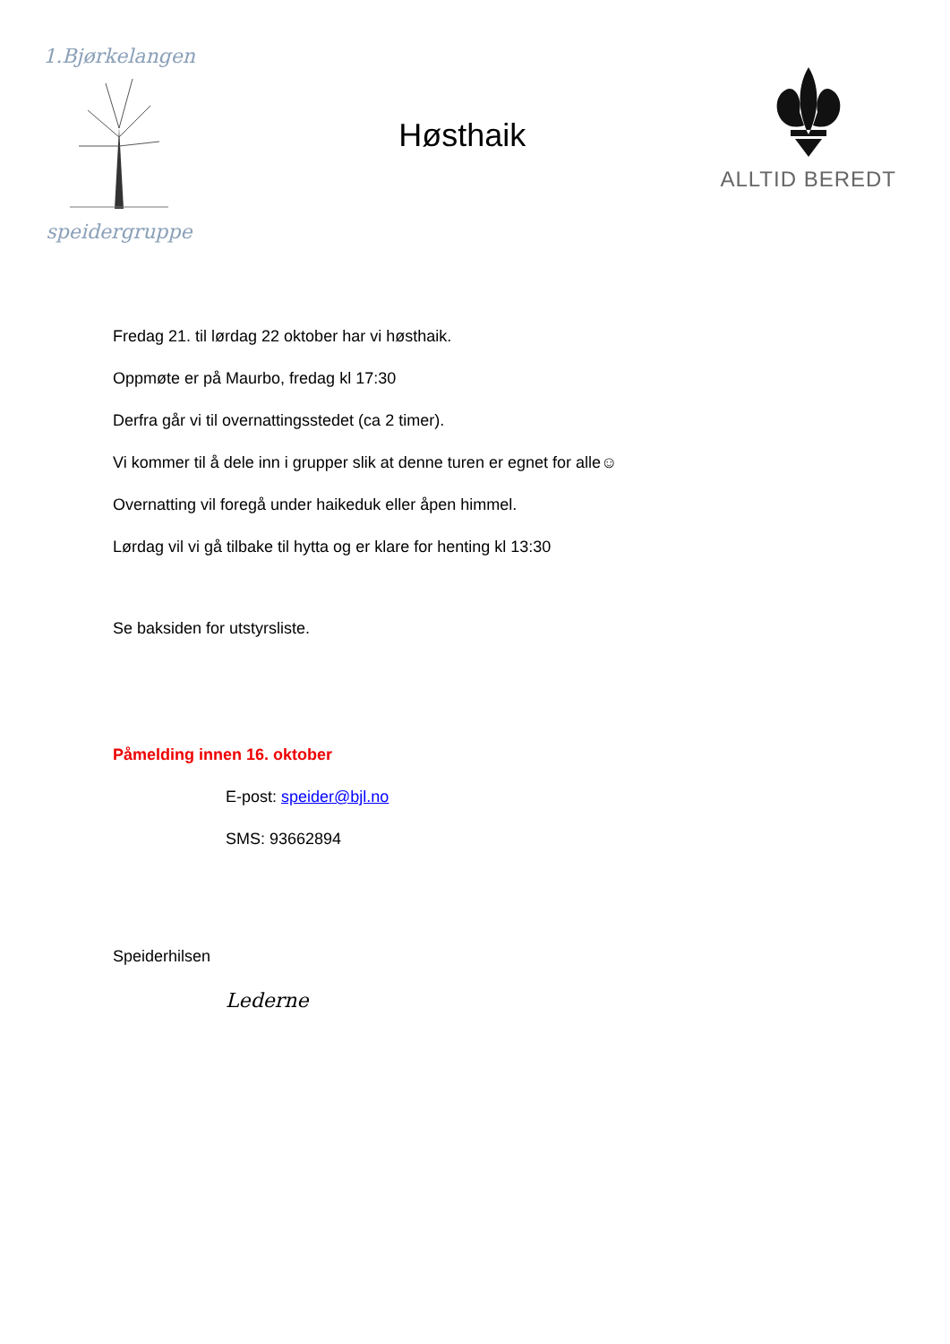1.Bjørkelangen speidergruppe
Høsthaik
ALLTID BEREDT
Fredag 21. til lørdag 22 oktober har vi høsthaik.
Oppmøte er på Maurbo, fredag kl 17:30
Derfra går vi til overnattingsstedet (ca 2 timer).
Vi kommer til å dele inn i grupper slik at denne turen er egnet for alle☺
Overnatting vil foregå under haikeduk eller åpen himmel.
Lørdag vil vi gå tilbake til hytta og er klare for henting kl 13:30
Se baksiden for utstyrsliste.
Påmelding innen 16. oktober
E-post: speider@bjl.no
SMS: 93662894
Speiderhilsen
Lederne